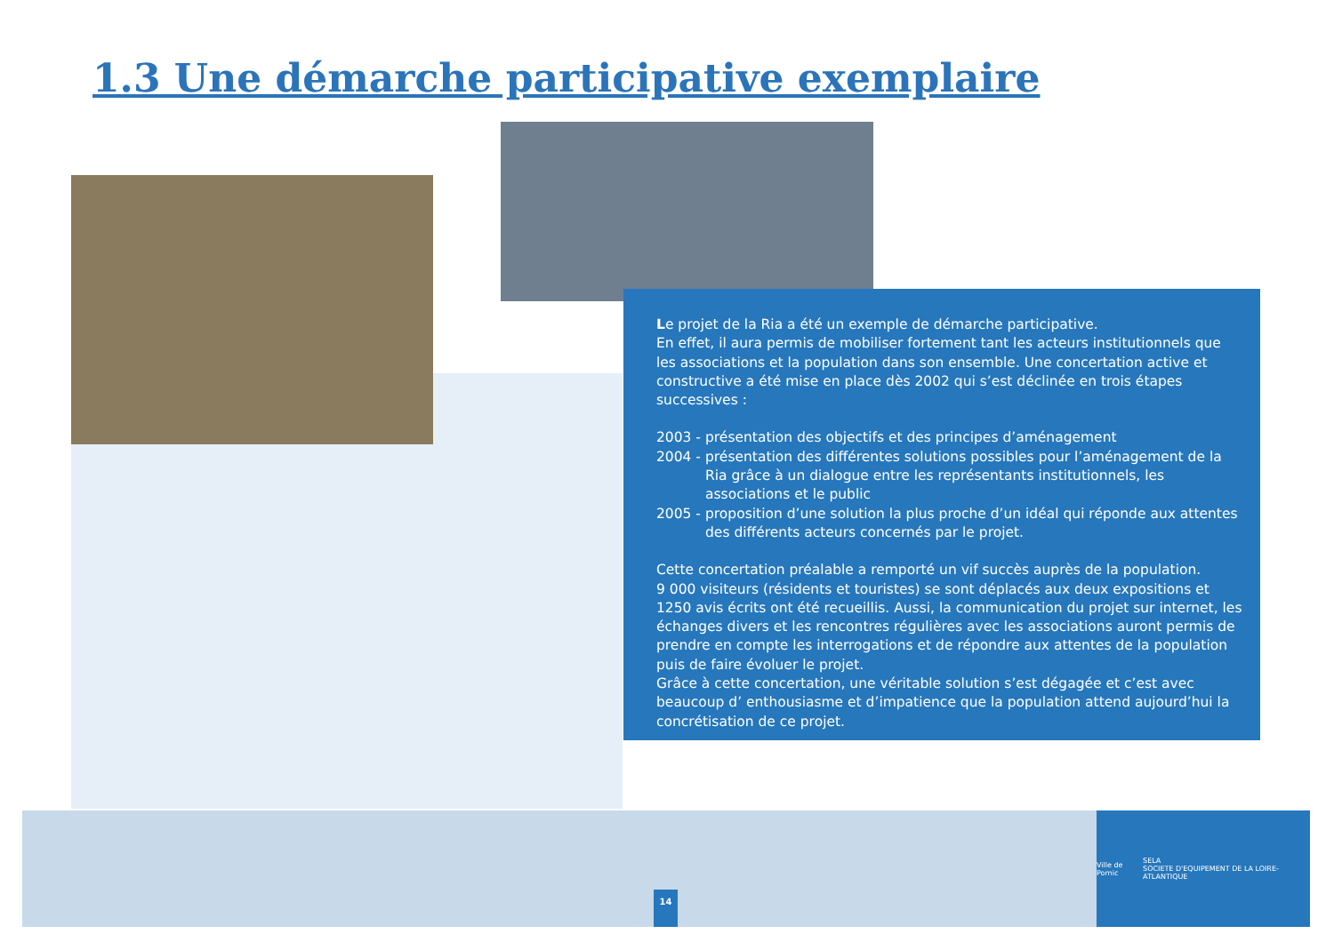1.3 Une démarche participative exemplaire
Le projet de la Ria a été un exemple de démarche participative.
En effet, il aura permis de mobiliser fortement tant les acteurs institutionnels que les associations et la population dans son ensemble. Une concertation active et constructive a été mise en place dès 2002 qui s’est déclinée en trois étapes successives :
2003 - présentation des objectifs et des principes d’aménagement
2004 - présentation des différentes solutions possibles pour l’aménagement de la Ria grâce à un dialogue entre les représentants institutionnels, les associations et le public
2005 - proposition d’une solution la plus proche d’un idéal qui réponde aux attentes des différents acteurs concernés par le projet.
Cette concertation préalable a remporté un vif succès auprès de la population.
9 000 visiteurs (résidents et touristes) se sont déplacés aux deux expositions et 1250 avis écrits ont été recueillis. Aussi, la communication du projet sur internet, les échanges divers et les rencontres régulières avec les associations auront permis de prendre en compte les interrogations et de répondre aux attentes de la population puis de faire évoluer le projet.
Grâce à cette concertation, une véritable solution s’est dégagée et c’est avec beaucoup d’ enthousiasme et d’impatience que la population attend aujourd’hui la concrétisation de ce projet.
14
Ville de Pornic SELA
SOCIETE D'EQUIPEMENT DE LA LOIRE-ATLANTIQUE